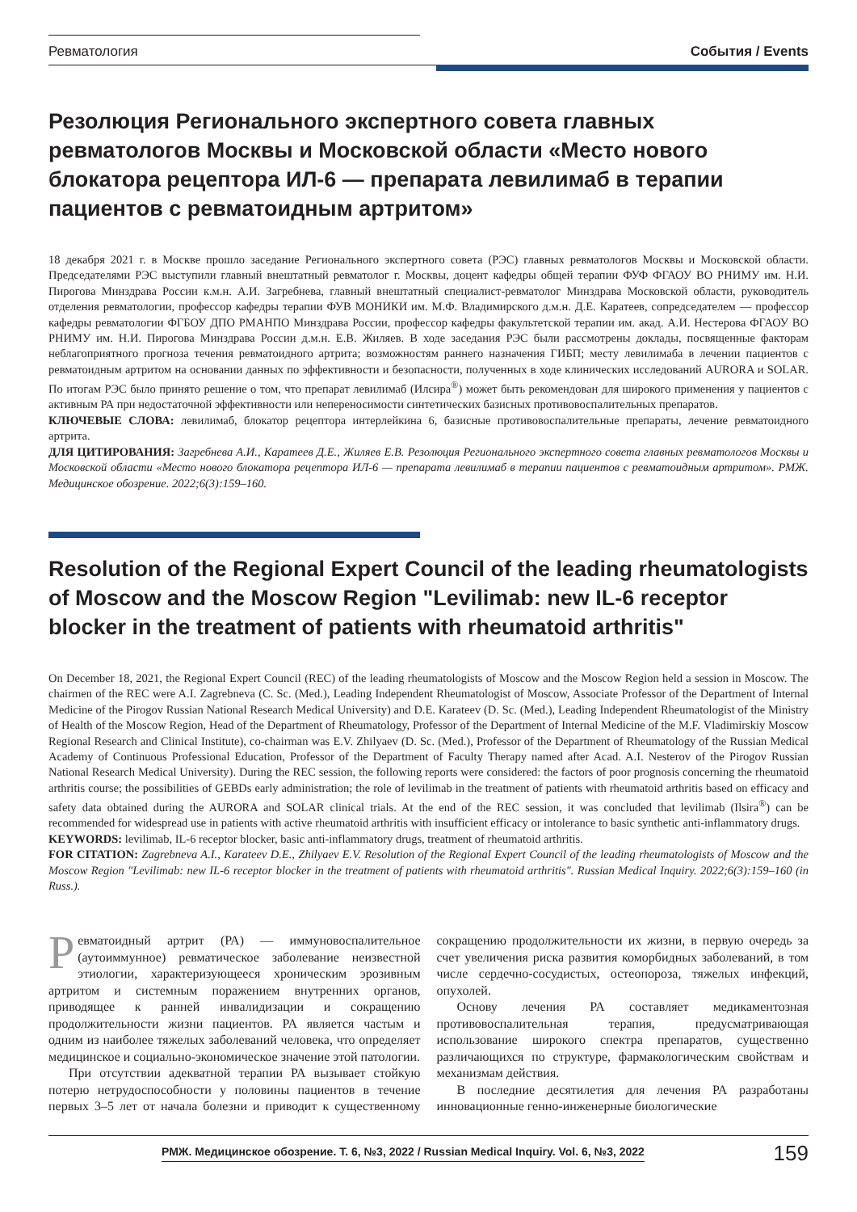Ревматология События / Events
Резолюция Регионального экспертного совета главных ревматологов Москвы и Московской области «Место нового блокатора рецептора ИЛ-6 — препарата левилимаб в терапии пациентов с ревматоидным артритом»
18 декабря 2021 г. в Москве прошло заседание Регионального экспертного совета (РЭС) главных ревматологов Москвы и Московской области. Председателями РЭС выступили главный внештатный ревматолог г. Москвы, доцент кафедры общей терапии ФУФ ФГАОУ ВО РНИМУ им. Н.И. Пирогова Минздрава России к.м.н. А.И. Загребнева, главный внештатный специалист-ревматолог Минздрава Московской области, руководитель отделения ревматологии, профессор кафедры терапии ФУВ МОНИКИ им. М.Ф. Владимирского д.м.н. Д.Е. Каратеев, сопредседателем — профессор кафедры ревматологии ФГБОУ ДПО РМАНПО Минздрава России, профессор кафедры факультетской терапии им. акад. А.И. Нестерова ФГАОУ ВО РНИМУ им. Н.И. Пирогова Минздрава России д.м.н. Е.В. Жиляев. В ходе заседания РЭС были рассмотрены доклады, посвященные факторам неблагоприятного прогноза течения ревматоидного артрита; возможностям раннего назначения ГИБП; месту левилимаба в лечении пациентов с ревматоидным артритом на основании данных по эффективности и безопасности, полученных в ходе клинических исследований AURORA и SOLAR. По итогам РЭС было принято решение о том, что препарат левилимаб (Илсира<sup>®</sup>) может быть рекомендован для широкого применения у пациентов с активным РА при недостаточной эффективности или непереносимости синтетических базисных противовоспалительных препаратов.
КЛЮЧЕВЫЕ СЛОВА: левилимаб, блокатор рецептора интерлейкина 6, базисные противовоспалительные препараты, лечение ревматоидного артрита.
ДЛЯ ЦИТИРОВАНИЯ: Загребнева А.И., Каратеев Д.Е., Жиляев Е.В. Резолюция Регионального экспертного совета главных ревматологов Москвы и Московской области «Место нового блокатора рецептора ИЛ-6 — препарата левилимаб в терапии пациентов с ревматоидным артритом». РМЖ. Медицинское обозрение. 2022;6(3):159–160.
Resolution of the Regional Expert Council of the leading rheumatologists of Moscow and the Moscow Region "Levilimab: new IL-6 receptor blocker in the treatment of patients with rheumatoid arthritis"
On December 18, 2021, the Regional Expert Council (REC) of the leading rheumatologists of Moscow and the Moscow Region held a session in Moscow. The chairmen of the REC were A.I. Zagrebneva (C. Sc. (Med.), Leading Independent Rheumatologist of Moscow, Associate Professor of the Department of Internal Medicine of the Pirogov Russian National Research Medical University) and D.E. Karateev (D. Sc. (Med.), Leading Independent Rheumatologist of the Ministry of Health of the Moscow Region, Head of the Department of Rheumatology, Professor of the Department of Internal Medicine of the M.F. Vladimirskiy Moscow Regional Research and Clinical Institute), co-chairman was E.V. Zhilyaev (D. Sc. (Med.), Professor of the Department of Rheumatology of the Russian Medical Academy of Continuous Professional Education, Professor of the Department of Faculty Therapy named after Acad. A.I. Nesterov of the Pirogov Russian National Research Medical University). During the REC session, the following reports were considered: the factors of poor prognosis concerning the rheumatoid arthritis course; the possibilities of GEBDs early administration; the role of levilimab in the treatment of patients with rheumatoid arthritis based on efficacy and safety data obtained during the AURORA and SOLAR clinical trials. At the end of the REC session, it was concluded that levilimab (Ilsira<sup>®</sup>) can be recommended for widespread use in patients with active rheumatoid arthritis with insufficient efficacy or intolerance to basic synthetic anti-inflammatory drugs.
KEYWORDS: levilimab, IL-6 receptor blocker, basic anti-inflammatory drugs, treatment of rheumatoid arthritis.
FOR CITATION: Zagrebneva A.I., Karateev D.E., Zhilyaev E.V. Resolution of the Regional Expert Council of the leading rheumatologists of Moscow and the Moscow Region "Levilimab: new IL-6 receptor blocker in the treatment of patients with rheumatoid arthritis". Russian Medical Inquiry. 2022;6(3):159–160 (in Russ.).
Ревматоидный артрит (РА) — иммуновоспалительное (аутоиммунное) ревматическое заболевание неизвестной этиологии, характеризующееся хроническим эрозивным артритом и системным поражением внутренних органов, приводящее к ранней инвалидизации и сокращению продолжительности жизни пациентов. РА является частым и одним из наиболее тяжелых заболеваний человека, что определяет медицинское и социально-экономическое значение этой патологии.
При отсутствии адекватной терапии РА вызывает стойкую потерю нетрудоспособности у половины пациентов в течение первых 3–5 лет от начала болезни и приводит к существенному сокращению продолжительности их жизни, в первую очередь за счет увеличения риска развития коморбидных заболеваний, в том числе сердечно-сосудистых, остеопороза, тяжелых инфекций, опухолей.
Основу лечения РА составляет медикаментозная противовоспалительная терапия, предусматривающая использование широкого спектра препаратов, существенно различающихся по структуре, фармакологическим свойствам и механизмам действия.
В последние десятилетия для лечения РА разработаны инновационные генно-инженерные биологические
РМЖ. Медицинское обозрение. Т. 6, №3, 2022 / Russian Medical Inquiry. Vol. 6, №3, 2022 159